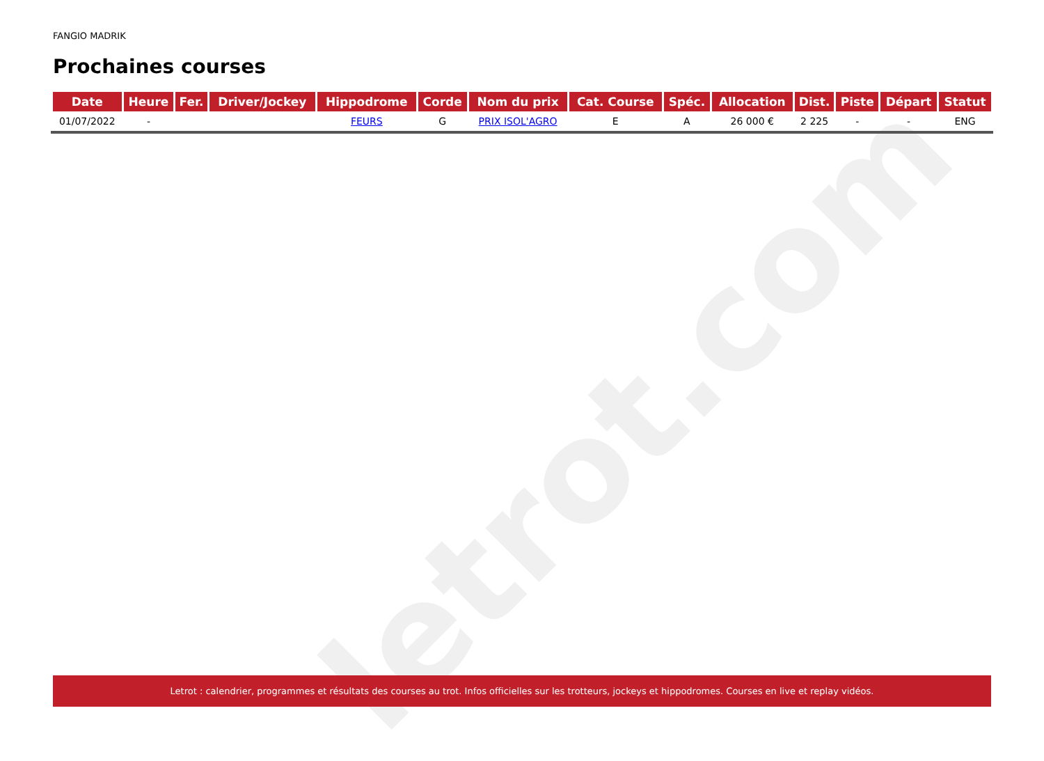letrot.com
FANGIO MADRIK
Prochaines courses
| Date | Heure | Fer. | Driver/Jockey | Hippodrome | Corde | Nom du prix | Cat. Course | Spéc. | Allocation | Dist. | Piste | Départ | Statut |
| --- | --- | --- | --- | --- | --- | --- | --- | --- | --- | --- | --- | --- | --- |
| 01/07/2022 | - | | | FEURS | G | PRIX ISOL'AGRO | E | A | 26 000 € | 2 225 | - | - | ENG |
Letrot : calendrier, programmes et résultats des courses au trot. Infos officielles sur les trotteurs, jockeys et hippodromes. Courses en live et replay vidéos.